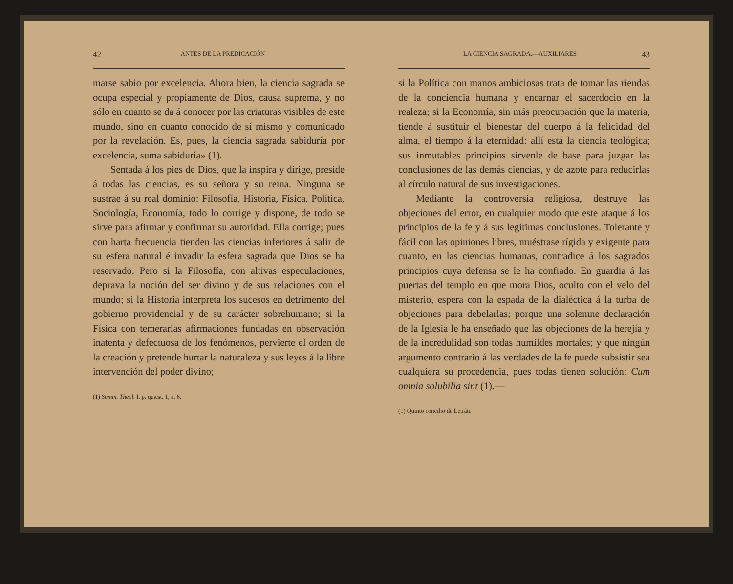42 ANTES DE LA PREDICACIÓN
marse sabio por excelencia. Ahora bien, la ciencia sagrada se ocupa especial y propiamente de Dios, causa suprema, y no sólo en cuanto se da á conocer por las criaturas visibles de este mundo, sino en cuanto conocido de sí mismo y comunicado por la revelación. Es, pues, la ciencia sagrada sabiduría por excelencia, suma sabiduría» (1).
Sentada á los pies de Dios, que la inspira y dirige, preside á todas las ciencias, es su señora y su reina. Ninguna se sustrae á su real dominio: Filosofía, Historia, Física, Política, Sociología, Economía, todo lo corrige y dispone, de todo se sirve para afirmar y confirmar su autoridad. Ella corrige; pues con harta frecuencia tienden las ciencias inferiores á salir de su esfera natural é invadir la esfera sagrada que Dios se ha reservado. Pero si la Filosofía, con altivas especulaciones, deprava la noción del ser divino y de sus relaciones con el mundo; si la Historia interpreta los sucesos en detrimento del gobierno providencial y de su carácter sobrehumano; si la Física con temerarias afirmaciones fundadas en observación inatenta y defectuosa de los fenómenos, pervierte el orden de la creación y pretende hurtar la naturaleza y sus leyes á la libre intervención del poder divino;
(1) Summ. Theol. I. p. quæst. 1, a. 6.
LA CIENCIA SAGRADA.—AUXILIARES 43
si la Política con manos ambiciosas trata de tomar las riendas de la conciencia humana y encarnar el sacerdocio en la realeza; si la Economía, sin más preocupación que la materia, tiende á sustituir el bienestar del cuerpo á la felicidad del alma, el tiempo á la eternidad: allí está la ciencia teológica; sus inmutables principios sírvenle de base para juzgar las conclusiones de las demás ciencias, y de azote para reducirlas al círculo natural de sus investigaciones.
Mediante la controversia religiosa, destruye las objeciones del error, en cualquier modo que este ataque á los principios de la fe y á sus legítimas conclusiones. Tolerante y fácil con las opiniones libres, muéstrase rígida y exigente para cuanto, en las ciencias humanas, contradice á los sagrados principios cuya defensa se le ha confiado. En guardia á las puertas del templo en que mora Dios, oculto con el velo del misterio, espera con la espada de la dialéctica á la turba de objeciones para debelarlas; porque una solemne declaración de la Iglesia le ha enseñado que las objeciones de la herejía y de la incredulidad son todas humildes mortales; y que ningún argumento contrario á las verdades de la fe puede subsistir sea cualquiera su procedencia, pues todas tienen solución: Cum omnia solubilia sint (1).—
(1) Quinto concilio de Letrán.